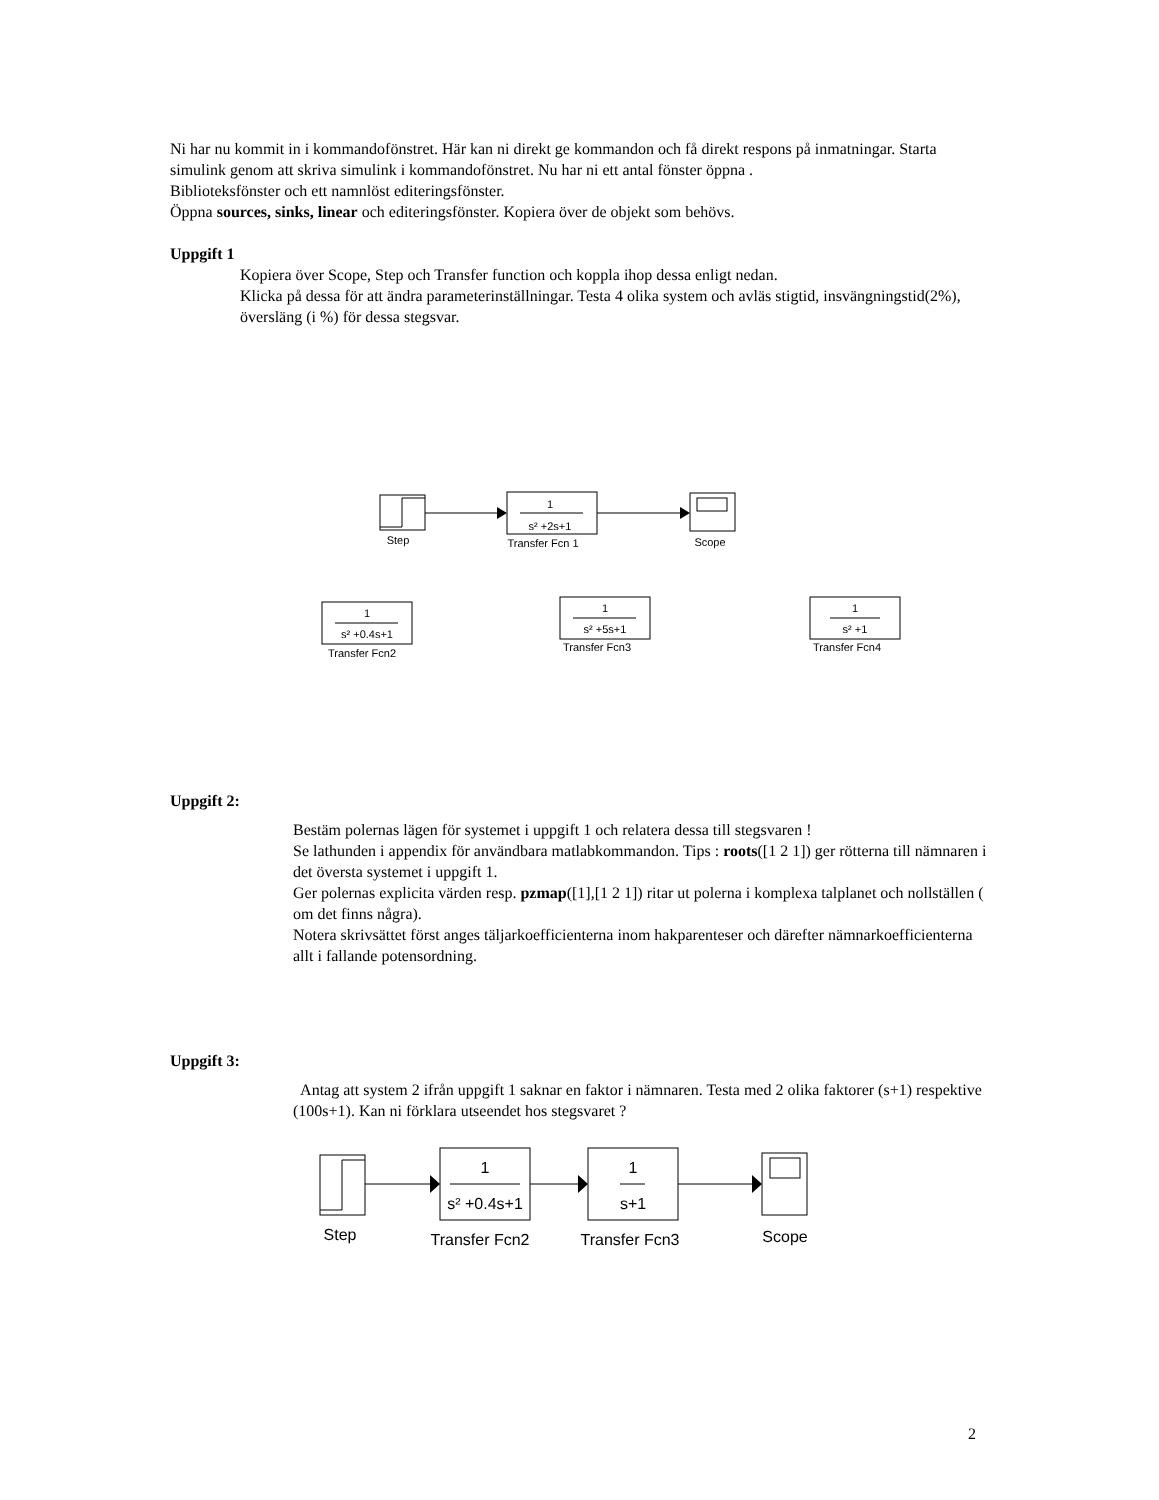Ni har nu kommit in i kommandofönstret. Här kan ni direkt ge kommandon och få direkt respons på inmatningar. Starta simulink genom att skriva simulink i kommandofönstret. Nu har ni ett antal fönster öppna .
Biblioteksfönster och ett namnlöst editeringsfönster.
Öppna sources, sinks, linear och editeringsfönster. Kopiera över de objekt som behövs.
Uppgift 1
Kopiera över Scope, Step och Transfer function och koppla ihop dessa enligt nedan.
Klicka på dessa för att ändra parameterinställningar. Testa 4 olika system och avläs stigtid, insvängningstid(2%), översläng (i %) för dessa stegsvar.
1
s² +2s+1
Step
Transfer Fcn 1
Scope
1
s² +0.4s+1
Transfer Fcn2
1
s² +5s+1
Transfer Fcn3
1
s² +1
Transfer Fcn4
Uppgift 2:
Bestäm polernas lägen för systemet i uppgift 1 och relatera dessa till stegsvaren !
Se lathunden i appendix för användbara matlabkommandon. Tips : roots([1 2 1]) ger rötterna till nämnaren i det översta systemet i uppgift 1.
Ger polernas explicita värden resp. pzmap([1],[1 2 1]) ritar ut polerna i komplexa talplanet och nollställen ( om det finns några).
Notera skrivsättet först anges täljarkoefficienterna inom hakparenteser och därefter nämnarkoefficienterna allt i fallande potensordning.
Uppgift 3:
Antag att system 2 ifrån uppgift 1 saknar en faktor i nämnaren. Testa med 2 olika faktorer (s+1) respektive (100s+1). Kan ni förklara utseendet hos stegsvaret ?
1
s² +0.4s+1
1
s+1
Step
Transfer Fcn2
Transfer Fcn3
Scope
2